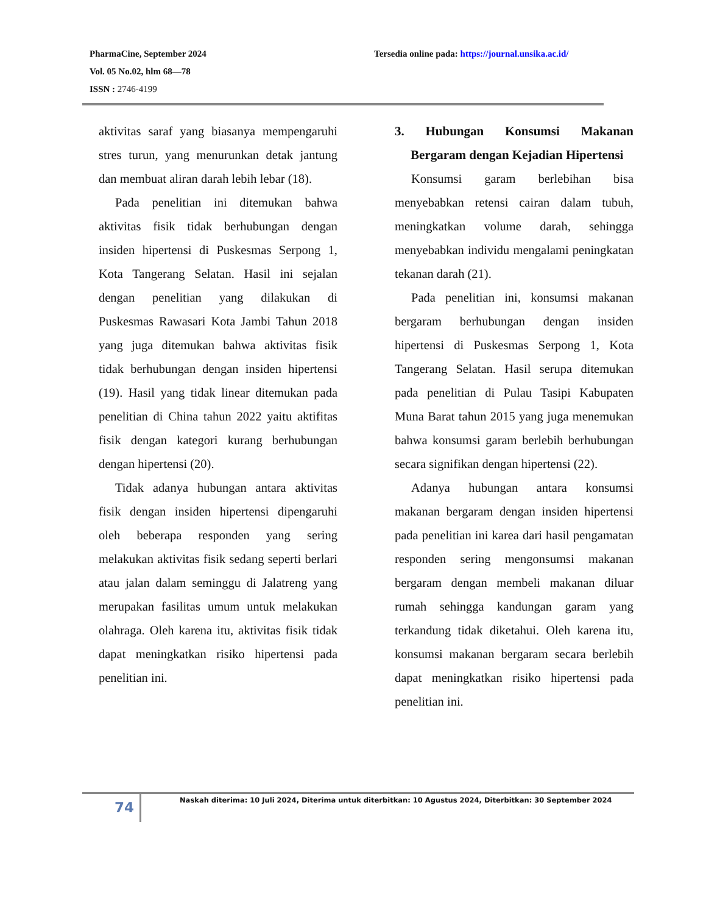PharmaCine, September 2024
Vol. 05 No.02, hlm 68—78
ISSN : 2746-4199
Tersedia online pada: https://journal.unsika.ac.id/
aktivitas saraf yang biasanya mempengaruhi stres turun, yang menurunkan detak jantung dan membuat aliran darah lebih lebar (18).
Pada penelitian ini ditemukan bahwa aktivitas fisik tidak berhubungan dengan insiden hipertensi di Puskesmas Serpong 1, Kota Tangerang Selatan. Hasil ini sejalan dengan penelitian yang dilakukan di Puskesmas Rawasari Kota Jambi Tahun 2018 yang juga ditemukan bahwa aktivitas fisik tidak berhubungan dengan insiden hipertensi (19). Hasil yang tidak linear ditemukan pada penelitian di China tahun 2022 yaitu aktifitas fisik dengan kategori kurang berhubungan dengan hipertensi (20).
Tidak adanya hubungan antara aktivitas fisik dengan insiden hipertensi dipengaruhi oleh beberapa responden yang sering melakukan aktivitas fisik sedang seperti berlari atau jalan dalam seminggu di Jalatreng yang merupakan fasilitas umum untuk melakukan olahraga. Oleh karena itu, aktivitas fisik tidak dapat meningkatkan risiko hipertensi pada penelitian ini.
3. Hubungan Konsumsi Makanan Bergaram dengan Kejadian Hipertensi
Konsumsi garam berlebihan bisa menyebabkan retensi cairan dalam tubuh, meningkatkan volume darah, sehingga menyebabkan individu mengalami peningkatan tekanan darah (21).
Pada penelitian ini, konsumsi makanan bergaram berhubungan dengan insiden hipertensi di Puskesmas Serpong 1, Kota Tangerang Selatan. Hasil serupa ditemukan pada penelitian di Pulau Tasipi Kabupaten Muna Barat tahun 2015 yang juga menemukan bahwa konsumsi garam berlebih berhubungan secara signifikan dengan hipertensi (22).
Adanya hubungan antara konsumsi makanan bergaram dengan insiden hipertensi pada penelitian ini karea dari hasil pengamatan responden sering mengonsumsi makanan bergaram dengan membeli makanan diluar rumah sehingga kandungan garam yang terkandung tidak diketahui. Oleh karena itu, konsumsi makanan bergaram secara berlebih dapat meningkatkan risiko hipertensi pada penelitian ini.
74
Naskah diterima: 10 Juli 2024, Diterima untuk diterbitkan: 10 Agustus 2024, Diterbitkan: 30 September 2024